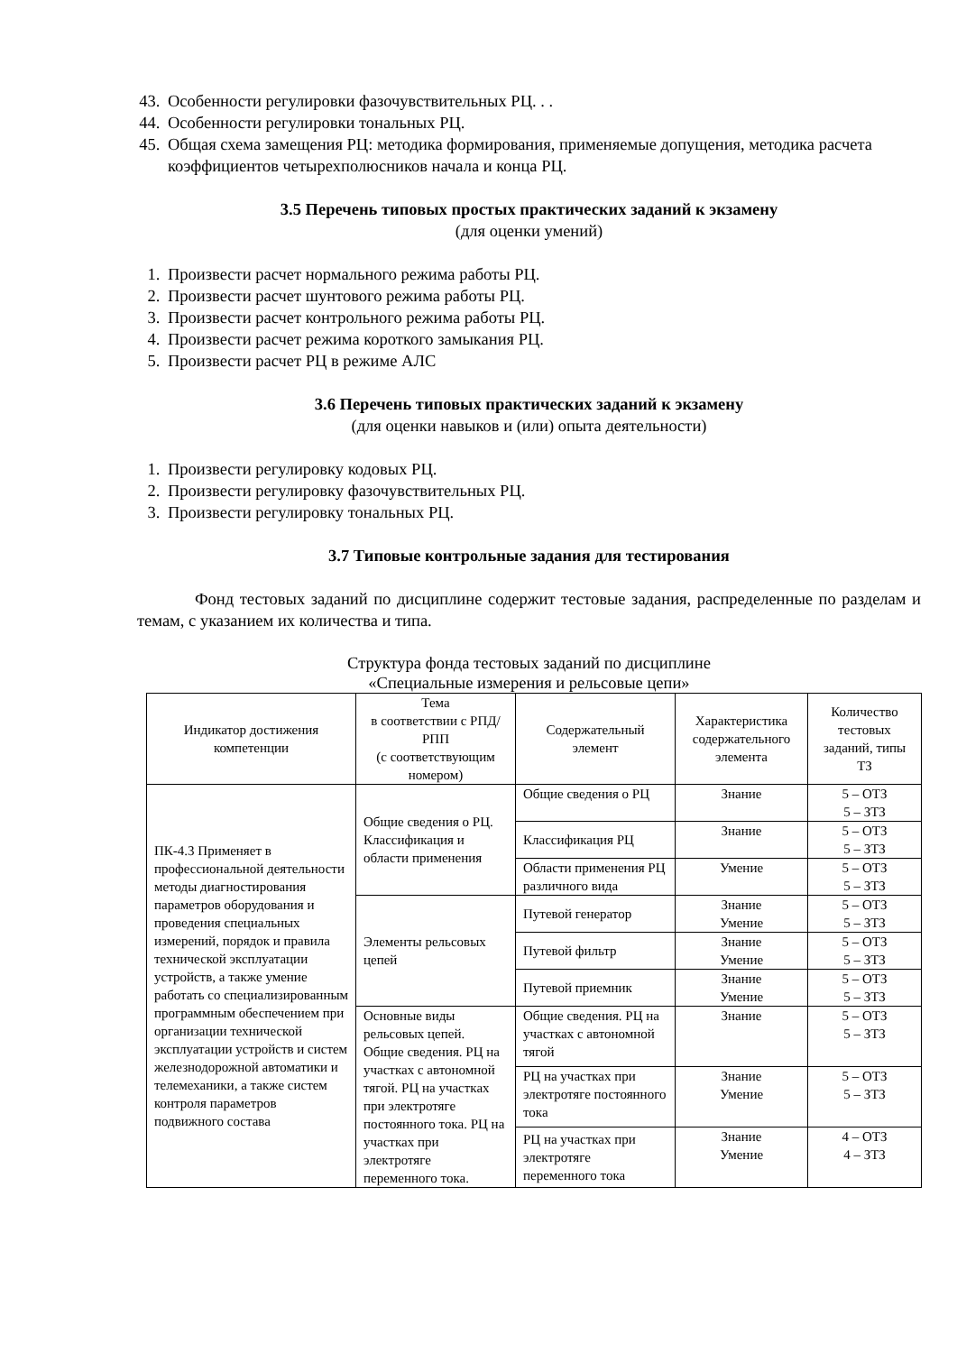43. Особенности регулировки фазочувствительных РЦ. . .
44. Особенности регулировки тональных РЦ.
45. Общая схема замещения РЦ: методика формирования, применяемые допущения, методика расчета коэффициентов четырехполюсников начала и конца РЦ.
3.5 Перечень типовых простых практических заданий к экзамену
(для оценки умений)
1. Произвести расчет нормального режима работы РЦ.
2. Произвести расчет шунтового режима работы РЦ.
3. Произвести расчет контрольного режима работы РЦ.
4. Произвести расчет режима короткого замыкания РЦ.
5. Произвести расчет РЦ в режиме АЛС
3.6 Перечень типовых практических заданий к экзамену
(для оценки навыков и (или) опыта деятельности)
1. Произвести регулировку кодовых РЦ.
2. Произвести регулировку фазочувствительных РЦ.
3. Произвести регулировку тональных РЦ.
3.7 Типовые контрольные задания для тестирования
Фонд тестовых заданий по дисциплине содержит тестовые задания, распределенные по разделам и темам, с указанием их количества и типа.
Структура фонда тестовых заданий по дисциплине
«Специальные измерения и рельсовые цепи»
| Индикатор достижения компетенции | Тема в соответствии с РПД/РПП (с соответствующим номером) | Содержательный элемент | Характеристика содержательного элемента | Количество тестовых заданий, типы ТЗ |
| --- | --- | --- | --- | --- |
| ПК-4.3 Применяет в профессиональной деятельности методы диагностирования параметров оборудования и проведения специальных измерений, порядок и правила технической эксплуатации устройств, а также умение работать со специализированным программным обеспечением при организации технической эксплуатации устройств и систем железнодорожной автоматики и телемеханики, а также систем контроля параметров подвижного состава | Общие сведения о РЦ. Классификация и области применения | Общие сведения о РЦ | Знание | 5 – ОТЗ 5 – ЗТЗ |
| | | Классификация РЦ | Знание | 5 – ОТЗ 5 – ЗТЗ |
| | | Области применения РЦ различного вида | Умение | 5 – ОТЗ 5 – ЗТЗ |
| | Элементы рельсовых цепей | Путевой генератор | Знание Умение | 5 – ОТЗ 5 – ЗТЗ |
| | | Путевой фильтр | Знание Умение | 5 – ОТЗ 5 – ЗТЗ |
| | | Путевой приемник | Знание Умение | 5 – ОТЗ 5 – ЗТЗ |
| | Основные виды рельсовых цепей. Общие сведения. РЦ на участках с автономной тягой. РЦ на участках при электротяге постоянного тока. РЦ на участках при электротяге переменного тока. | Общие сведения. РЦ на участках с автономной тягой | Знание | 5 – ОТЗ 5 – ЗТЗ |
| | | РЦ на участках при электротяге постоянного тока | Знание Умение | 5 – ОТЗ 5 – ЗТЗ |
| | | РЦ на участках при электротяге переменного тока | Знание Умение | 4 – ОТЗ 4 – ЗТЗ |